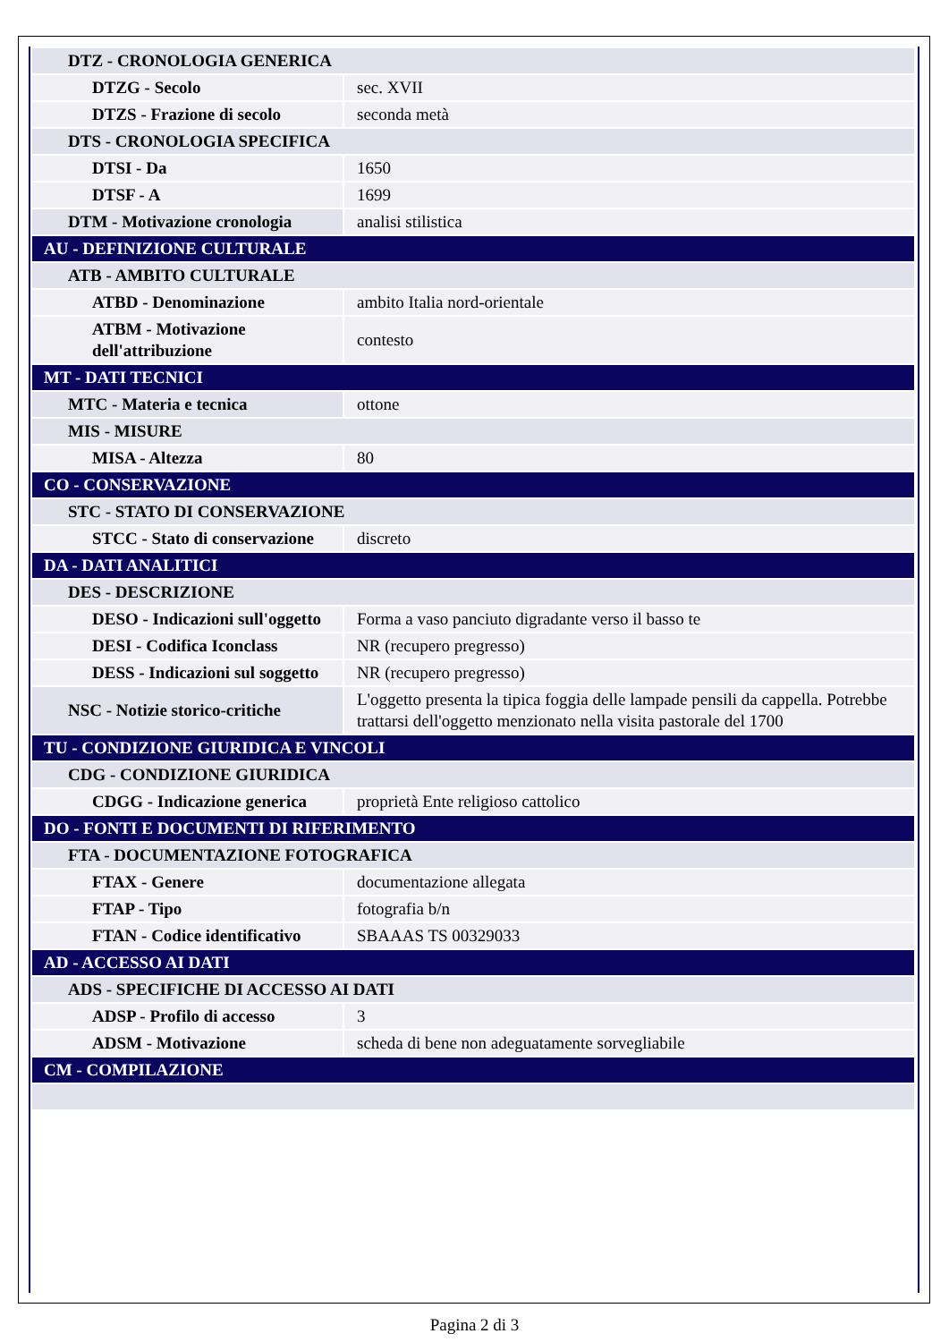| DTZ - CRONOLOGIA GENERICA | |
| DTZG - Secolo | sec. XVII |
| DTZS - Frazione di secolo | seconda metà |
| DTS - CRONOLOGIA SPECIFICA | |
| DTSI - Da | 1650 |
| DTSF - A | 1699 |
| DTM - Motivazione cronologia | analisi stilistica |
| AU - DEFINIZIONE CULTURALE | |
| ATB - AMBITO CULTURALE | |
| ATBD - Denominazione | ambito Italia nord-orientale |
| ATBM - Motivazione dell'attribuzione | contesto |
| MT - DATI TECNICI | |
| MTC - Materia e tecnica | ottone |
| MIS - MISURE | |
| MISA - Altezza | 80 |
| CO - CONSERVAZIONE | |
| STC - STATO DI CONSERVAZIONE | |
| STCC - Stato di conservazione | discreto |
| DA - DATI ANALITICI | |
| DES - DESCRIZIONE | |
| DESO - Indicazioni sull'oggetto | Forma a vaso panciuto digradante verso il basso te |
| DESI - Codifica Iconclass | NR (recupero pregresso) |
| DESS - Indicazioni sul soggetto | NR (recupero pregresso) |
| NSC - Notizie storico-critiche | L'oggetto presenta la tipica foggia delle lampade pensili da cappella. Potrebbe trattarsi dell'oggetto menzionato nella visita pastorale del 1700 |
| TU - CONDIZIONE GIURIDICA E VINCOLI | |
| CDG - CONDIZIONE GIURIDICA | |
| CDGG - Indicazione generica | proprietà Ente religioso cattolico |
| DO - FONTI E DOCUMENTI DI RIFERIMENTO | |
| FTA - DOCUMENTAZIONE FOTOGRAFICA | |
| FTAX - Genere | documentazione allegata |
| FTAP - Tipo | fotografia b/n |
| FTAN - Codice identificativo | SBAAAS TS 00329033 |
| AD - ACCESSO AI DATI | |
| ADS - SPECIFICHE DI ACCESSO AI DATI | |
| ADSP - Profilo di accesso | 3 |
| ADSM - Motivazione | scheda di bene non adeguatamente sorvegliabile |
| CM - COMPILAZIONE | |
Pagina 2 di 3